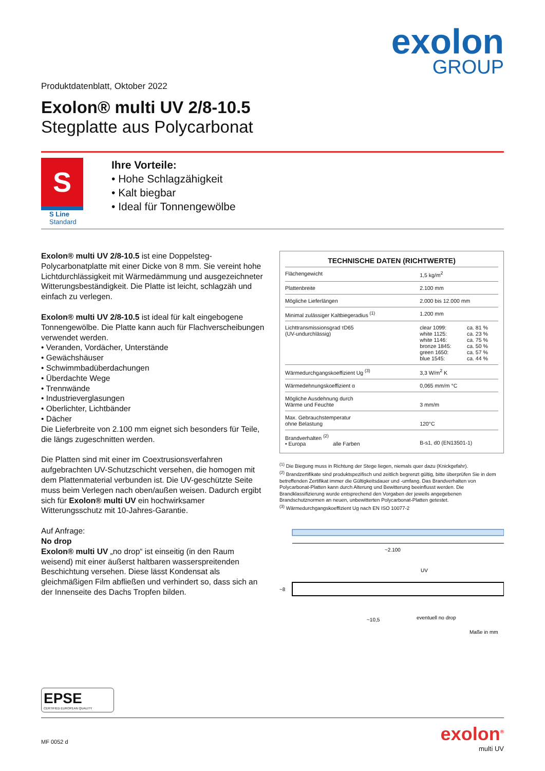exolon
GROUP
Produktdatenblatt, Oktober 2022
Exolon® multi UV 2/8-10.5
Stegplatte aus Polycarbonat
S
S Line
Standard
Ihre Vorteile:
• Hohe Schlagzähigkeit
• Kalt biegbar
• Ideal für Tonnengewölbe
Exolon® multi UV 2/8-10.5 ist eine Doppelsteg-Polycarbonatplatte mit einer Dicke von 8 mm. Sie vereint hohe Lichtdurchlässigkeit mit Wärmedämmung und ausgezeichneter Witterungsbeständigkeit. Die Platte ist leicht, schlagzäh und einfach zu verlegen.
Exolon® multi UV 2/8-10.5 ist ideal für kalt eingebogene Tonnengewölbe. Die Platte kann auch für Flachverscheibungen verwendet werden.
• Veranden, Vordächer, Unterstände
• Gewächshäuser
• Schwimmbadüberdachungen
• Überdachte Wege
• Trennwände
• Industrieverglasungen
• Oberlichter, Lichtbänder
• Dächer
Die Lieferbreite von 2.100 mm eignet sich besonders für Teile, die längs zugeschnitten werden.
Die Platten sind mit einer im Coextrusionsverfahren aufgebrachten UV-Schutzschicht versehen, die homogen mit dem Plattenmaterial verbunden ist. Die UV-geschützte Seite muss beim Verlegen nach oben/außen weisen. Dadurch ergibt sich für Exolon® multi UV ein hochwirksamer Witterungsschutz mit 10-Jahres-Garantie.
Auf Anfrage:
No drop
Exolon® multi UV „no drop“ ist einseitig (in den Raum weisend) mit einer äußerst haltbaren wasserspreitenden Beschichtung versehen. Diese lässt Kondensat als gleichmäßigen Film abfließen und verhindert so, dass sich an der Innenseite des Dachs Tropfen bilden.
| TECHNISCHE DATEN (RICHTWERTE) | | |
| --- | --- | --- |
| Flächengewicht | 1,5 kg/m<sup>2</sup> | |
| Plattenbreite | 2.100 mm | |
| Mögliche Lieferlängen | 2.000 bis 12.000 mm | |
| Minimal zulässiger Kaltbiegeradius <sup>(1)</sup> | 1.200 mm | |
| Lichttransmissionsgrad τD65 (UV-undurchlässig) | clear 1099: white 1125: white 1146: bronze 1845: green 1650: blue 1545: | ca. 81 % ca. 23 % ca. 75 % ca. 50 % ca. 57 % ca. 44 % |
| Wärmedurchgangskoeffizient Ug <sup>(3)</sup> | 3,3 W/m<sup>2</sup> K | |
| Wärmedehnungskoeffizient α | 0,065 mm/m °C | |
| Mögliche Ausdehnung durch Wärme und Feuchte | 3 mm/m | |
| Max. Gebrauchstemperatur ohne Belastung | 120°C | |
| Brandverhalten <sup>(2)</sup> • Europa alle Farben | B-s1, d0 (EN13501-1) | |
<sup>(1)</sup> Die Biegung muss in Richtung der Stege liegen, niemals quer dazu (Knickgefahr).
<sup>(2)</sup> Brandzertifikate sind produktspezifisch und zeitlich begrenzt gültig, bitte überprüfen Sie in dem betreffenden Zertifikat immer die Gültigkeitsdauer und -umfang. Das Brandverhalten von Polycarbonat-Platten kann durch Alterung und Bewitterung beeinflusst werden. Die Brandklassifizierung wurde entsprechend den Vorgaben der jeweils angegebenen Brandschutznormen an neuen, unbewitterten Polycarbonat-Platten getestet.
<sup>(3)</sup> Wärmedurchgangskoeffizient Ug nach EN ISO 10077-2
~2.100
UV
~8
~10,5
eventuell no drop
Maße in mm
EPSE
CERTIFIED EUROPEAN QUALITY
MF 0052 d
exolon<sup>®</sup>
multi UV